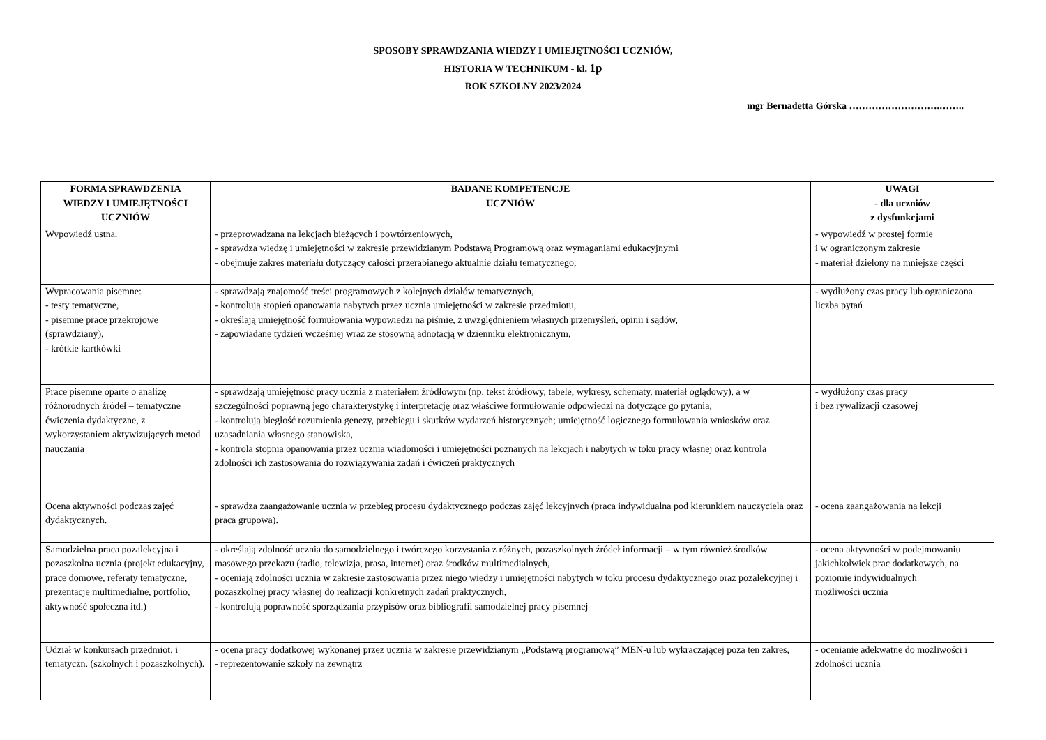SPOSOBY SPRAWDZANIA WIEDZY I UMIEJĘTNOŚCI UCZNIÓW,
HISTORIA W TECHNIKUM - kl. 1p
ROK SZKOLNY 2023/2024
mgr Bernadetta Górska ……………………….……..
| FORMA SPRAWDZENIA WIEDZY I UMIEJĘTNOŚCI UCZNIÓW | BADANE KOMPETENCJE UCZNIÓW | UWAGI - dla uczniów z dysfunkcjami |
| --- | --- | --- |
| Wypowiedź ustna. | - przeprowadzana na lekcjach bieżących i powtórzeniowych, - sprawdza wiedzę i umiejętności w zakresie przewidzianym Podstawą Programową oraz wymaganiami edukacyjnymi - obejmuje zakres materiału dotyczący całości przerabianego aktualnie działu tematycznego, | - wypowiedź w prostej formie i w ograniczonym zakresie - materiał dzielony na mniejsze części |
| Wypracowania pisemne: - testy tematyczne, - pisemne prace przekrojowe (sprawdziany), - krótkie kartkówki | - sprawdzają znajomość treści programowych z kolejnych działów tematycznych, - kontrolują stopień opanowania nabytych przez ucznia umiejętności w zakresie przedmiotu, - określają umiejętność formułowania wypowiedzi na piśmie, z uwzględnieniem własnych przemyśleń, opinii i sądów, - zapowiadane tydzień wcześniej wraz ze stosowną adnotacją w dzienniku elektronicznym, | - wydłużony czas pracy lub ograniczona liczba pytań |
| Prace pisemne oparte o analizę różnorodnych źródeł – tematyczne ćwiczenia dydaktyczne, z wykorzystaniem aktywizujących metod nauczania | - sprawdzają umiejętność pracy ucznia z materiałem źródłowym (np. tekst źródłowy, tabele, wykresy, schematy, materiał oglądowy), a w szczególności poprawną jego charakterystykę i interpretację oraz właściwe formułowanie odpowiedzi na dotyczące go pytania, - kontrolują biegłość rozumienia genezy, przebiegu i skutków wydarzeń historycznych; umiejętność logicznego formułowania wniosków oraz uzasadniania własnego stanowiska, - kontrola stopnia opanowania przez ucznia wiadomości i umiejętności poznanych na lekcjach i nabytych w toku pracy własnej oraz kontrola zdolności ich zastosowania do rozwiązywania zadań i ćwiczeń praktycznych | - wydłużony czas pracy i bez rywalizacji czasowej |
| Ocena aktywności podczas zajęć dydaktycznych. | - sprawdza zaangażowanie ucznia w przebieg procesu dydaktycznego podczas zajęć lekcyjnych (praca indywidualna pod kierunkiem nauczyciela oraz praca grupowa). | - ocena zaangażowania na lekcji |
| Samodzielna praca pozalekcyjna i pozaszkolna ucznia (projekt edukacyjny, prace domowe, referaty tematyczne, prezentacje multimedialne, portfolio, aktywność społeczna itd.) | - określają zdolność ucznia do samodzielnego i twórczego korzystania z różnych, pozaszkolnych źródeł informacji – w tym również środków masowego przekazu (radio, telewizja, prasa, internet) oraz środków multimedialnych, - oceniają zdolności ucznia w zakresie zastosowania przez niego wiedzy i umiejętności nabytych w toku procesu dydaktycznego oraz pozalekcyjnej i pozaszkolnej pracy własnej do realizacji konkretnych zadań praktycznych, - kontrolują poprawność sporządzania przypisów oraz bibliografii samodzielnej pracy pisemnej | - ocena aktywności w podejmowaniu jakichkolwiek prac dodatkowych, na poziomie indywidualnych możliwości ucznia |
| Udział w konkursach przedmiot. i tematyczn. (szkolnych i pozaszkolnych). | - ocena pracy dodatkowej wykonanej przez ucznia w zakresie przewidzianym „Podstawą programową” MEN-u lub wykraczającej poza ten zakres, - reprezentowanie szkoły na zewnątrz | - ocenianie adekwatne do możliwości i zdolności ucznia |